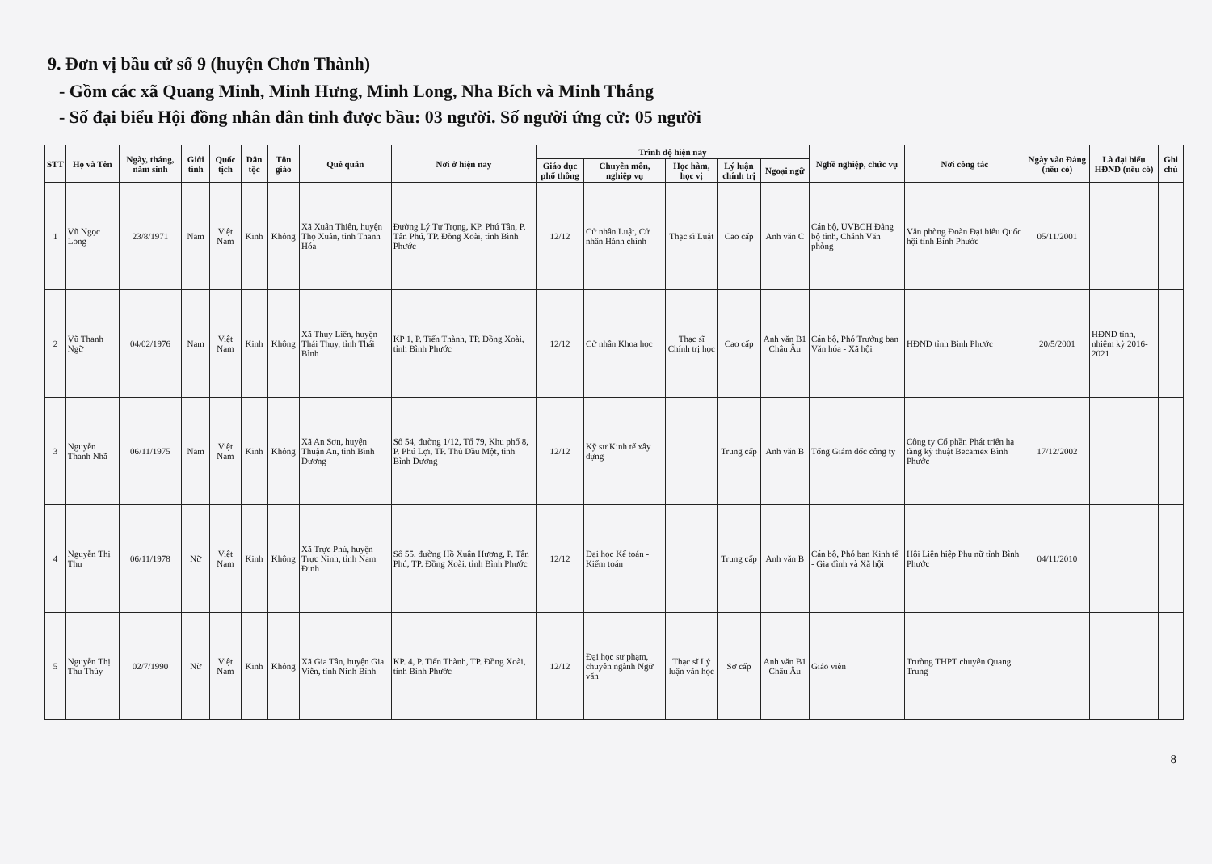9. Đơn vị bầu cử số 9 (huyện Chơn Thành)
- Gồm các xã Quang Minh, Minh Hưng, Minh Long, Nha Bích và Minh Thắng
- Số đại biểu Hội đồng nhân dân tỉnh được bầu: 03 người. Số người ứng cử: 05 người
| STT | Họ và Tên | Ngày, tháng, năm sinh | Giới tính | Quốc tịch | Dân tộc | Tôn giáo | Quê quán | Nơi ở hiện nay | Trình độ hiện nay | | | | | Nghề nghiệp, chức vụ | Nơi công tác | Ngày vào Đảng (nếu có) | Là đại biểu HĐND (nếu có) | Ghi chú |
| --- | --- | --- | --- | --- | --- | --- | --- | --- | --- | --- | --- | --- | --- | --- | --- | --- | --- | --- |
| | | | | | | | | | Giáo dục phổ thông | Chuyên môn, nghiệp vụ | Học hàm, học vị | Lý luận chính trị | Ngoại ngữ | | | | | |
| 1 | Vũ Ngọc Long | 23/8/1971 | Nam | Việt Nam | Kinh | Không | Xã Xuân Thiên, huyện Thọ Xuân, tỉnh Thanh Hóa | Đường Lý Tự Trọng, KP. Phú Tân, P. Tân Phú, TP. Đồng Xoài, tỉnh Bình Phước | 12/12 | Cử nhân Luật, Cử nhân Hành chính | Thạc sĩ Luật | Cao cấp | Anh văn C | Cán bộ, UVBCH Đảng bộ tỉnh, Chánh Văn phòng | Văn phòng Đoàn Đại biểu Quốc hội tỉnh Bình Phước | 05/11/2001 | | |
| 2 | Vũ Thanh Ngữ | 04/02/1976 | Nam | Việt Nam | Kinh | Không | Xã Thụy Liên, huyện Thái Thụy, tỉnh Thái Bình | KP 1, P. Tiến Thành, TP. Đồng Xoài, tỉnh Bình Phước | 12/12 | Cử nhân Khoa học | Thạc sĩ Chính trị học | Cao cấp | Anh văn B1 Châu Âu | Cán bộ, Phó Trưởng ban Văn hóa - Xã hội | HĐND tỉnh Bình Phước | 20/5/2001 | HĐND tỉnh, nhiệm kỳ 2016-2021 | |
| 3 | Nguyễn Thanh Nhã | 06/11/1975 | Nam | Việt Nam | Kinh | Không | Xã An Sơn, huyện Thuận An, tỉnh Bình Dương | Số 54, đường 1/12, Tổ 79, Khu phố 8, P. Phú Lợi, TP. Thủ Dầu Một, tỉnh Bình Dương | 12/12 | Kỹ sư Kinh tế xây dựng | | Trung cấp | Anh văn B | Tổng Giám đốc công ty | Công ty Cổ phần Phát triển hạ tầng kỹ thuật Becamex Bình Phước | 17/12/2002 | | |
| 4 | Nguyễn Thị Thu | 06/11/1978 | Nữ | Việt Nam | Kinh | Không | Xã Trực Phú, huyện Trực Ninh, tỉnh Nam Định | Số 55, đường Hồ Xuân Hương, P. Tân Phú, TP. Đồng Xoài, tỉnh Bình Phước | 12/12 | Đại học Kế toán - Kiểm toán | | Trung cấp | Anh văn B | Cán bộ, Phó ban Kinh tế - Gia đình và Xã hội | Hội Liên hiệp Phụ nữ tỉnh Bình Phước | 04/11/2010 | | |
| 5 | Nguyễn Thị Thu Thủy | 02/7/1990 | Nữ | Việt Nam | Kinh | Không | Xã Gia Tân, huyện Gia Viễn, tỉnh Ninh Bình | KP. 4, P. Tiến Thành, TP. Đồng Xoài, tỉnh Bình Phước | 12/12 | Đại học sư phạm, chuyên ngành Ngữ văn | Thạc sĩ Lý luận văn học | Sơ cấp | Anh văn B1 Châu Âu | Giáo viên | Trường THPT chuyên Quang Trung | | | |
8